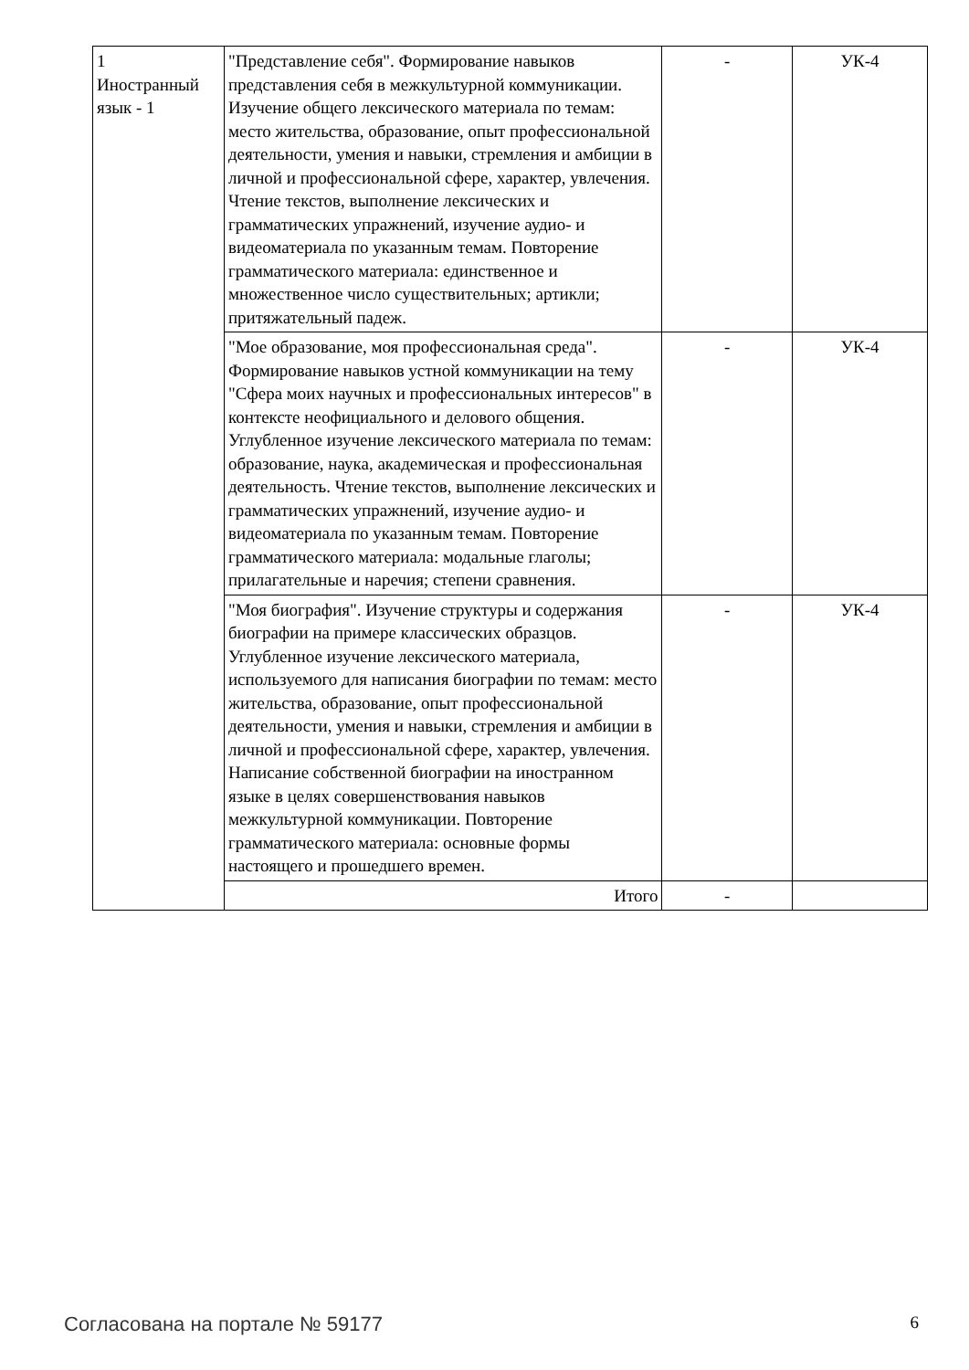| 1 Иностранный язык - 1 | "Представление себя". Формирование навыков представления себя в межкультурной коммуникации. Изучение общего лексического материала по темам: место жительства, образование, опыт профессиональной деятельности, умения и навыки, стремления и амбиции в личной и профессиональной сфере, характер, увлечения. Чтение текстов, выполнение лексических и грамматических упражнений, изучение аудио- и видеоматериала по указанным темам. Повторение грамматического материала: единственное и множественное число существительных; артикли; притяжательный падеж. | - | УК-4 |
| | "Мое образование, моя профессиональная среда". Формирование навыков устной коммуникации на тему "Сфера моих научных и профессиональных интересов" в контексте неофициального и делового общения. Углубленное изучение лексического материала по темам: образование, наука, академическая и профессиональная деятельность. Чтение текстов, выполнение лексических и грамматических упражнений, изучение аудио- и видеоматериала по указанным темам. Повторение грамматического материала: модальные глаголы; прилагательные и наречия; степени сравнения. | - | УК-4 |
| | "Моя биография". Изучение структуры и содержания биографии на примере классических образцов. Углубленное изучение лексического материала, используемого для написания биографии по темам: место жительства, образование, опыт профессиональной деятельности, умения и навыки, стремления и амбиции в личной и профессиональной сфере, характер, увлечения. Написание собственной биографии на иностранном языке в целях совершенствования навыков межкультурной коммуникации. Повторение грамматического материала: основные формы настоящего и прошедшего времен. | - | УК-4 |
| | Итого | - | |
Согласована на портале № 59177 6